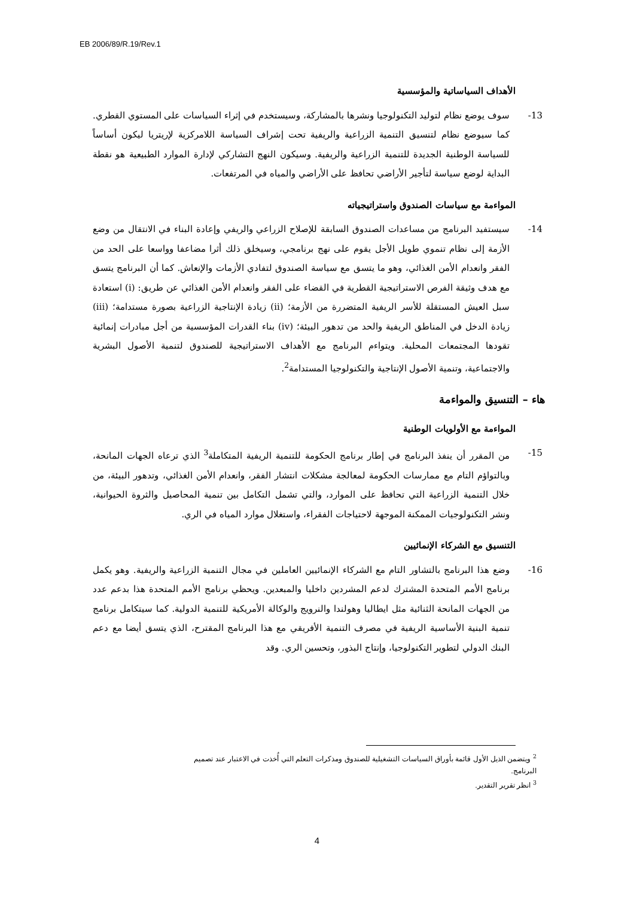EB 2006/89/R.19/Rev.1
الأهداف السياساتية والمؤسسية
-13 سوف يوضع نظام لتوليد التكنولوجيا ونشرها بالمشاركة، وسيستخدم في إثراء السياسات على المستوي القطري. كما سيوضع نظام لتنسيق التنمية الزراعية والريفية تحت إشراف السياسة اللامركزية لإريتريا ليكون أساساً للسياسة الوطنية الجديدة للتنمية الزراعية والريفية. وسيكون النهج التشاركي لإدارة الموارد الطبيعية هو نقطة البداية لوضع سياسة لتأجير الأراضي تحافظ على الأراضي والمياه في المرتفعات.
المواءمة مع سياسات الصندوق واستراتيجياته
-14 سيستفيد البرنامج من مساعدات الصندوق السابقة للإصلاح الزراعي والريفي وإعادة البناء في الانتقال من وضع الأزمة إلى نظام تنموي طويل الأجل يقوم على نهج برنامجي، وسيخلق ذلك أثرا مضاعفا وواسعا على الحد من الفقر وانعدام الأمن الغذائي، وهو ما يتسق مع سياسة الصندوق لتفادي الأزمات والإنعاش. كما أن البرنامج يتسق مع هدف وثيقة الفرص الاستراتيجية القطرية في القضاء على الفقر وانعدام الأمن الغذائي عن طريق: (i) استعادة سبل العيش المستقلة للأسر الريفية المتضررة من الأزمة؛ (ii) زيادة الإنتاجية الزراعية بصورة مستدامة؛ (iii) زيادة الدخل في المناطق الريفية والحد من تدهور البيئة؛ (iv) بناء القدرات المؤسسية من أجل مبادرات إنمائية تقودها المجتمعات المحلية. ويتواءم البرنامج مع الأهداف الاستراتيجية للصندوق لتنمية الأصول البشرية والاجتماعية، وتنمية الأصول الإنتاجية والتكنولوجيا المستدامة<sup>2</sup>.
هاء – التنسيق والمواءمة
المواءمة مع الأولويات الوطنية
-15 من المقرر أن ينفذ البرنامج في إطار برنامج الحكومة للتنمية الريفية المتكاملة<sup>3</sup> الذي ترعاه الجهات المانحة، وبالتواؤم التام مع ممارسات الحكومة لمعالجة مشكلات انتشار الفقر، وانعدام الأمن الغذائي، وتدهور البيئة، من خلال التنمية الزراعية التي تحافظ على الموارد، والتي تشمل التكامل بين تنمية المحاصيل والثروة الحيوانية، ونشر التكنولوجيات الممكنة الموجهة لاحتياجات الفقراء، واستغلال موارد المياه في الري.
التنسيق مع الشركاء الإنمائيين
-16 وضع هذا البرنامج بالتشاور التام مع الشركاء الإنمائيين العاملين في مجال التنمية الزراعية والريفية. وهو يكمل برنامج الأمم المتحدة المشترك لدعم المشردين داخليا والمبعدين. ويحظي برنامج الأمم المتحدة هذا بدعم عدد من الجهات المانحة الثنائية مثل ايطاليا وهولندا والنرويج والوكالة الأمريكية للتنمية الدولية. كما سيتكامل برنامج تنمية البنية الأساسية الريفية في مصرف التنمية الأفريقي مع هذا البرنامج المقترح، الذي يتسق أيضا مع دعم البنك الدولي لتطوير التكنولوجيا، وإنتاج البذور، وتحسين الري. وقد
<sup>2</sup> ويتضمن الذيل الأول قائمة بأوراق السياسات التشغيلية للصندوق ومذكرات التعلم التي أُخذت في الاعتبار عند تصميم البرنامج.
<sup>3</sup> انظر تقرير التقدير.
4